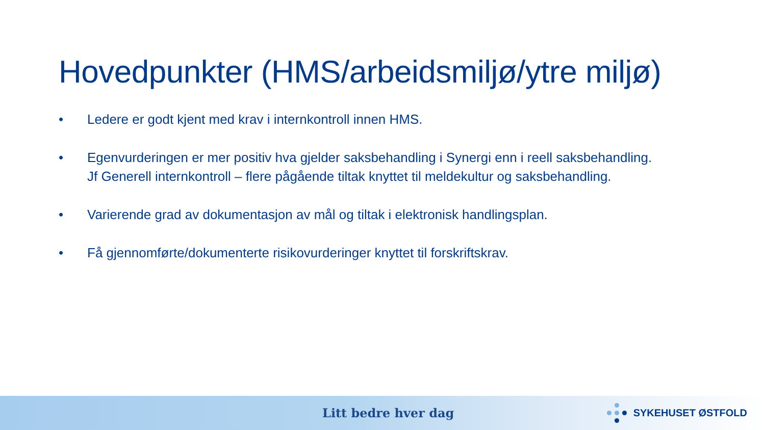Hovedpunkter (HMS/arbeidsmiljø/ytre miljø)
• Ledere er godt kjent med krav i internkontroll innen HMS.
• Egenvurderingen er mer positiv hva gjelder saksbehandling i Synergi enn i reell saksbehandling.
Jf Generell internkontroll – flere pågående tiltak knyttet til meldekultur og saksbehandling.
• Varierende grad av dokumentasjon av mål og tiltak i elektronisk handlingsplan.
• Få gjennomførte/dokumenterte risikovurderinger knyttet til forskriftskrav.
Litt bedre hver dag
SYKEHUSET ØSTFOLD